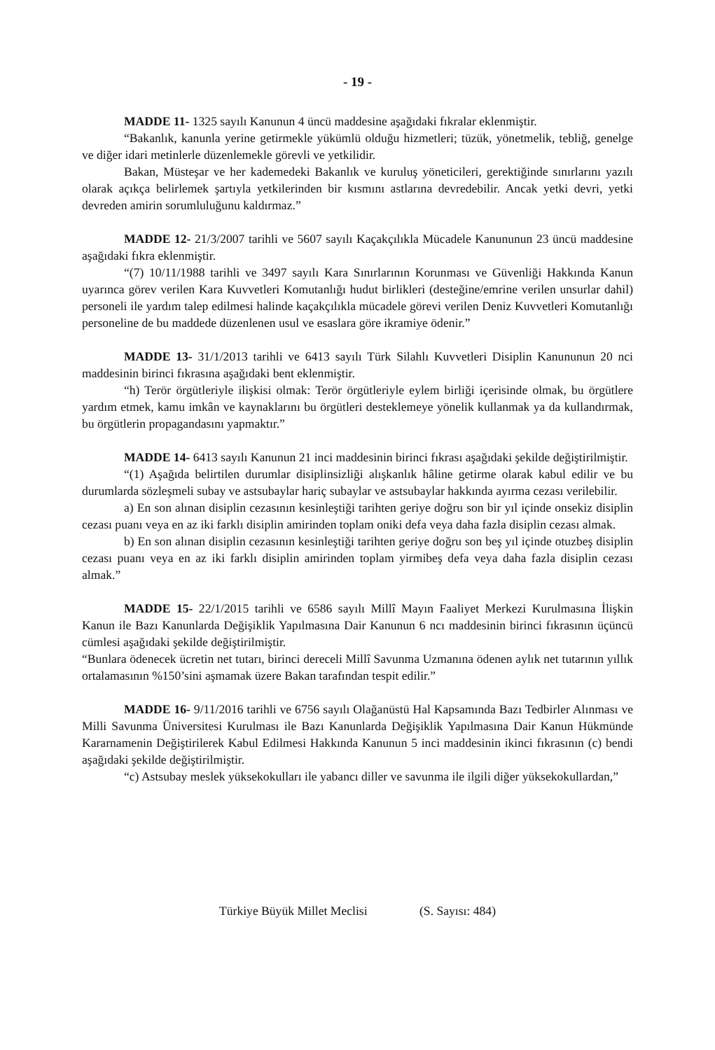- 19 -
MADDE 11- 1325 sayılı Kanunun 4 üncü maddesine aşağıdaki fıkralar eklenmiştir.
“Bakanlık, kanunla yerine getirmekle yükümlü olduğu hizmetleri; tüzük, yönetmelik, tebliğ, genelge ve diğer idari metinlerle düzenlemekle görevli ve yetkilidir.
Bakan, Müsteşar ve her kademedeki Bakanlık ve kuruluş yöneticileri, gerektiğinde sınırlarını yazılı olarak açıkça belirlemek şartıyla yetkilerinden bir kısmını astlarına devredebilir. Ancak yetki devri, yetki devreden amirin sorumluluğunu kaldırmaz.”
MADDE 12- 21/3/2007 tarihli ve 5607 sayılı Kaçakçılıkla Mücadele Kanununun 23 üncü maddesine aşağıdaki fıkra eklenmiştir.
“(7) 10/11/1988 tarihli ve 3497 sayılı Kara Sınırlarının Korunması ve Güvenliği Hakkında Kanun uyarınca görev verilen Kara Kuvvetleri Komutanlığı hudut birlikleri (desteğine/emrine verilen unsurlar dahil) personeli ile yardım talep edilmesi halinde kaçakçılıkla mücadele görevi verilen Deniz Kuvvetleri Komutanlığı personeline de bu maddede düzenlenen usul ve esaslara göre ikramiye ödenir.”
MADDE 13- 31/1/2013 tarihli ve 6413 sayılı Türk Silahlı Kuvvetleri Disiplin Kanununun 20 nci maddesinin birinci fıkrasına aşağıdaki bent eklenmiştir.
“h) Terör örgütleriyle ilişkisi olmak: Terör örgütleriyle eylem birliği içerisinde olmak, bu örgütlere yardım etmek, kamu imkân ve kaynaklarını bu örgütleri desteklemeye yönelik kullanmak ya da kullandırmak, bu örgütlerin propagandasını yapmaktır.”
MADDE 14- 6413 sayılı Kanunun 21 inci maddesinin birinci fıkrası aşağıdaki şekilde değiştirilmiştir.
“(1) Aşağıda belirtilen durumlar disiplinsizliği alışkanlık hâline getirme olarak kabul edilir ve bu durumlarda sözleşmeli subay ve astsubaylar hariç subaylar ve astsubaylar hakkında ayırma cezası verilebilir.
a) En son alınan disiplin cezasının kesinleştiği tarihten geriye doğru son bir yıl içinde onsekiz disiplin cezası puanı veya en az iki farklı disiplin amirinden toplam oniki defa veya daha fazla disiplin cezası almak.
b) En son alınan disiplin cezasının kesinleştiği tarihten geriye doğru son beş yıl içinde otuzbeş disiplin cezası puanı veya en az iki farklı disiplin amirinden toplam yirmibeş defa veya daha fazla disiplin cezası almak.”
MADDE 15- 22/1/2015 tarihli ve 6586 sayılı Millî Mayın Faaliyet Merkezi Kurulmasına İlişkin Kanun ile Bazı Kanunlarda Değişiklik Yapılmasına Dair Kanunun 6 ncı maddesinin birinci fıkrasının üçüncü cümlesi aşağıdaki şekilde değiştirilmiştir.
“Bunlara ödenecek ücretin net tutarı, birinci dereceli Millî Savunma Uzmanına ödenen aylık net tutarının yıllık ortalamasının %150’sini aşmamak üzere Bakan tarafından tespit edilir.”
MADDE 16- 9/11/2016 tarihli ve 6756 sayılı Olağanüstü Hal Kapsamında Bazı Tedbirler Alınması ve Milli Savunma Üniversitesi Kurulması ile Bazı Kanunlarda Değişiklik Yapılmasına Dair Kanun Hükmünde Kararnamenin Değiştirilerek Kabul Edilmesi Hakkında Kanunun 5 inci maddesinin ikinci fıkrasının (c) bendi aşağıdaki şekilde değiştirilmiştir.
“c) Astsubay meslek yüksekokulları ile yabancı diller ve savunma ile ilgili diğer yüksekokullardan,”
Türkiye Büyük Millet Meclisi (S. Sayısı: 484)